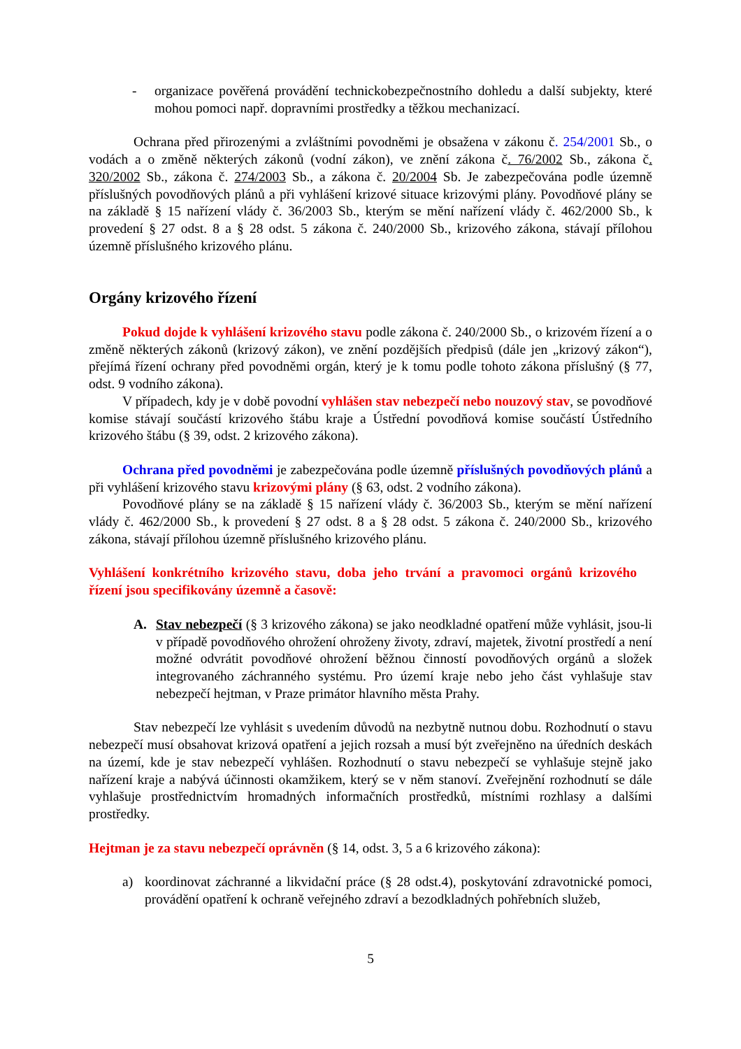- organizace pověřená provádění technickobezpečnostního dohledu a další subjekty, které mohou pomoci např. dopravními prostředky a těžkou mechanizací.
Ochrana před přirozenými a zvláštními povodněmi je obsažena v zákonu č. 254/2001 Sb., o vodách a o změně některých zákonů (vodní zákon), ve znění zákona č. 76/2002 Sb., zákona č. 320/2002 Sb., zákona č. 274/2003 Sb., a zákona č. 20/2004 Sb. Je zabezpečována podle územně příslušných povodňových plánů a při vyhlášení krizové situace krizovými plány. Povodňové plány se na základě § 15 nařízení vlády č. 36/2003 Sb., kterým se mění nařízení vlády č. 462/2000 Sb., k provedení § 27 odst. 8 a § 28 odst. 5 zákona č. 240/2000 Sb., krizového zákona, stávají přílohou územně příslušného krizového plánu.
Orgány krizového řízení
Pokud dojde k vyhlášení krizového stavu podle zákona č. 240/2000 Sb., o krizovém řízení a o změně některých zákonů (krizový zákon), ve znění pozdějších předpisů (dále jen „krizový zákon“), přejímá řízení ochrany před povodněmi orgán, který je k tomu podle tohoto zákona příslušný (§ 77, odst. 9 vodního zákona).
V případech, kdy je v době povodní vyhlášen stav nebezpečí nebo nouzový stav, se povodňové komise stávají součástí krizového štábu kraje a Ústřední povodňová komise součástí Ústředního krizového štábu (§ 39, odst. 2 krizového zákona).
Ochrana před povodněmi je zabezpečována podle územně příslušných povodňových plánů a při vyhlášení krizového stavu krizovými plány (§ 63, odst. 2 vodního zákona).
Povodňové plány se na základě § 15 nařízení vlády č. 36/2003 Sb., kterým se mění nařízení vlády č. 462/2000 Sb., k provedení § 27 odst. 8 a § 28 odst. 5 zákona č. 240/2000 Sb., krizového zákona, stávají přílohou územně příslušného krizového plánu.
Vyhlášení konkrétního krizového stavu, doba jeho trvání a pravomoci orgánů krizového řízení jsou specifikovány územně a časově:
A. Stav nebezpečí (§ 3 krizového zákona) se jako neodkladné opatření může vyhlásit, jsou-li v případě povodňového ohrožení ohroženy životy, zdraví, majetek, životní prostředí a není možné odvrátit povodňové ohrožení běžnou činností povodňových orgánů a složek integrovaného záchranného systému. Pro území kraje nebo jeho část vyhlašuje stav nebezpečí hejtman, v Praze primátor hlavního města Prahy.
Stav nebezpečí lze vyhlásit s uvedením důvodů na nezbytně nutnou dobu. Rozhodnutí o stavu nebezpečí musí obsahovat krizová opatření a jejich rozsah a musí být zveřejněno na úředních deskách na území, kde je stav nebezpečí vyhlášen. Rozhodnutí o stavu nebezpečí se vyhlašuje stejně jako nařízení kraje a nabývá účinnosti okamžikem, který se v něm stanoví. Zveřejnění rozhodnutí se dále vyhlašuje prostřednictvím hromadných informačních prostředků, místními rozhlasy a dalšími prostředky.
Hejtman je za stavu nebezpečí oprávněn (§ 14, odst. 3, 5 a 6 krizového zákona):
a) koordinovat záchranné a likvidační práce (§ 28 odst.4), poskytování zdravotnické pomoci, provádění opatření k ochraně veřejného zdraví a bezodkladných pohřebních služeb,
5